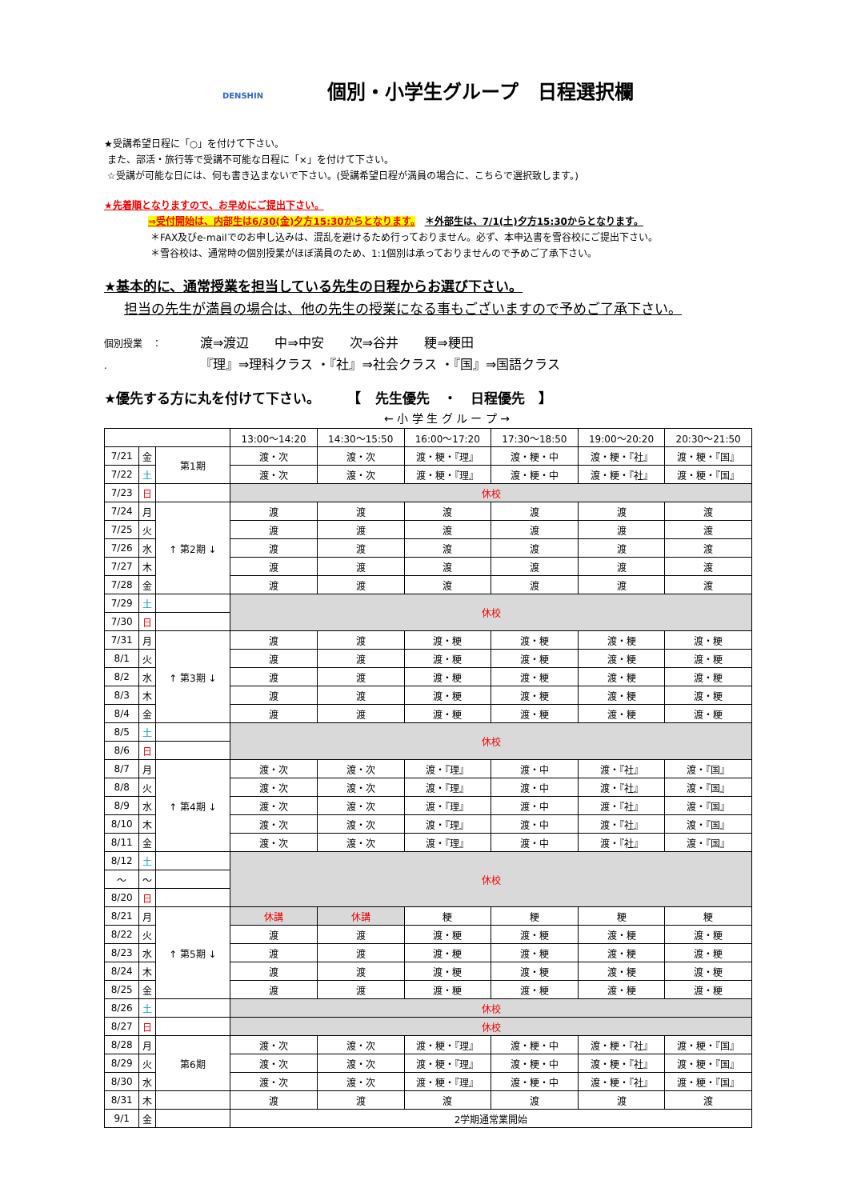DENSHIN 個別・小学生グループ　日程選択欄
★受講希望日程に「○」を付けて下さい。
また、部活・旅行等で受講不可能な日程に「×」を付けて下さい。
☆受講が可能な日には、何も書き込まないで下さい。(受講希望日程が満員の場合に、こちらで選択致します。)
★先着順となりますので、お早めにご提出下さい。
⇒受付開始は、内部生は6/30(金)夕方15:30からとなります。　＊外部生は、7/1(土)夕方15:30からとなります。
＊FAX及びe-mailでのお申し込みは、混乱を避けるため行っておりません。必ず、本申込書を雪谷校にご提出下さい。
＊雪谷校は、通常時の個別授業がほぼ満員のため、1:1個別は承っておりませんので予めご了承下さい。
★基本的に、通常授業を担当している先生の日程からお選び下さい。
担当の先生が満員の場合は、他の先生の授業になる事もございますので予めご了承下さい。
個別授業　： 渡⇒渡辺　　中⇒中安　　次⇒谷井　　粳⇒粳田
. 『理』⇒理科クラス ・『社』⇒社会クラス ・『国』⇒国語クラス
★優先する方に丸を付けて下さい。　　　【　先生優先　・　日程優先　】
← 小 学 生 グ ル ー プ →
| | | | 13:00〜14:20 | 14:30〜15:50 | 16:00〜17:20 | 17:30〜18:50 | 19:00〜20:20 | 20:30〜21:50 |
| --- | --- | --- | --- | --- | --- | --- | --- | --- |
| 7/21 | 金 | 第1期 | 渡・次 | 渡・次 | 渡・粳・『理』 | 渡・粳・中 | 渡・粳・『社』 | 渡・粳・『国』 |
| 7/22 | 土 | | 渡・次 | 渡・次 | 渡・粳・『理』 | 渡・粳・中 | 渡・粳・『社』 | 渡・粳・『国』 |
| 7/23 | 日 | | 休校 | | | | | |
| 7/24 | 月 | ↑ 第2期 ↓ | 渡 | 渡 | 渡 | 渡 | 渡 | 渡 |
| 7/25 | 火 | | 渡 | 渡 | 渡 | 渡 | 渡 | 渡 |
| 7/26 | 水 | | 渡 | 渡 | 渡 | 渡 | 渡 | 渡 |
| 7/27 | 木 | | 渡 | 渡 | 渡 | 渡 | 渡 | 渡 |
| 7/28 | 金 | | 渡 | 渡 | 渡 | 渡 | 渡 | 渡 |
| 7/29 | 土 | | 休校 | | | | | |
| 7/30 | 日 | | | | | | | |
| 7/31 | 月 | ↑ 第3期 ↓ | 渡 | 渡 | 渡・粳 | 渡・粳 | 渡・粳 | 渡・粳 |
| 8/1 | 火 | | 渡 | 渡 | 渡・粳 | 渡・粳 | 渡・粳 | 渡・粳 |
| 8/2 | 水 | | 渡 | 渡 | 渡・粳 | 渡・粳 | 渡・粳 | 渡・粳 |
| 8/3 | 木 | | 渡 | 渡 | 渡・粳 | 渡・粳 | 渡・粳 | 渡・粳 |
| 8/4 | 金 | | 渡 | 渡 | 渡・粳 | 渡・粳 | 渡・粳 | 渡・粳 |
| 8/5 | 土 | | 休校 | | | | | |
| 8/6 | 日 | | | | | | | |
| 8/7 | 月 | ↑ 第4期 ↓ | 渡・次 | 渡・次 | 渡・『理』 | 渡・中 | 渡・『社』 | 渡・『国』 |
| 8/8 | 火 | | 渡・次 | 渡・次 | 渡・『理』 | 渡・中 | 渡・『社』 | 渡・『国』 |
| 8/9 | 水 | | 渡・次 | 渡・次 | 渡・『理』 | 渡・中 | 渡・『社』 | 渡・『国』 |
| 8/10 | 木 | | 渡・次 | 渡・次 | 渡・『理』 | 渡・中 | 渡・『社』 | 渡・『国』 |
| 8/11 | 金 | | 渡・次 | 渡・次 | 渡・『理』 | 渡・中 | 渡・『社』 | 渡・『国』 |
| 8/12 | 土 | | 休校 | | | | | |
| 〜 | 〜 | | | | | | | |
| 8/20 | 日 | | | | | | | |
| 8/21 | 月 | ↑ 第5期 ↓ | 休講 | 休講 | 粳 | 粳 | 粳 | 粳 |
| 8/22 | 火 | | 渡 | 渡 | 渡・粳 | 渡・粳 | 渡・粳 | 渡・粳 |
| 8/23 | 水 | | 渡 | 渡 | 渡・粳 | 渡・粳 | 渡・粳 | 渡・粳 |
| 8/24 | 木 | | 渡 | 渡 | 渡・粳 | 渡・粳 | 渡・粳 | 渡・粳 |
| 8/25 | 金 | | 渡 | 渡 | 渡・粳 | 渡・粳 | 渡・粳 | 渡・粳 |
| 8/26 | 土 | | 休校 | | | | | |
| 8/27 | 日 | | 休校 | | | | | |
| 8/28 | 月 | 第6期 | 渡・次 | 渡・次 | 渡・粳・『理』 | 渡・粳・中 | 渡・粳・『社』 | 渡・粳・『国』 |
| 8/29 | 火 | | 渡・次 | 渡・次 | 渡・粳・『理』 | 渡・粳・中 | 渡・粳・『社』 | 渡・粳・『国』 |
| 8/30 | 水 | | 渡・次 | 渡・次 | 渡・粳・『理』 | 渡・粳・中 | 渡・粳・『社』 | 渡・粳・『国』 |
| 8/31 | 木 | | 渡 | 渡 | 渡 | 渡 | 渡 | 渡 |
| 9/1 | 金 | | 2学期通常業開始 | | | | | |